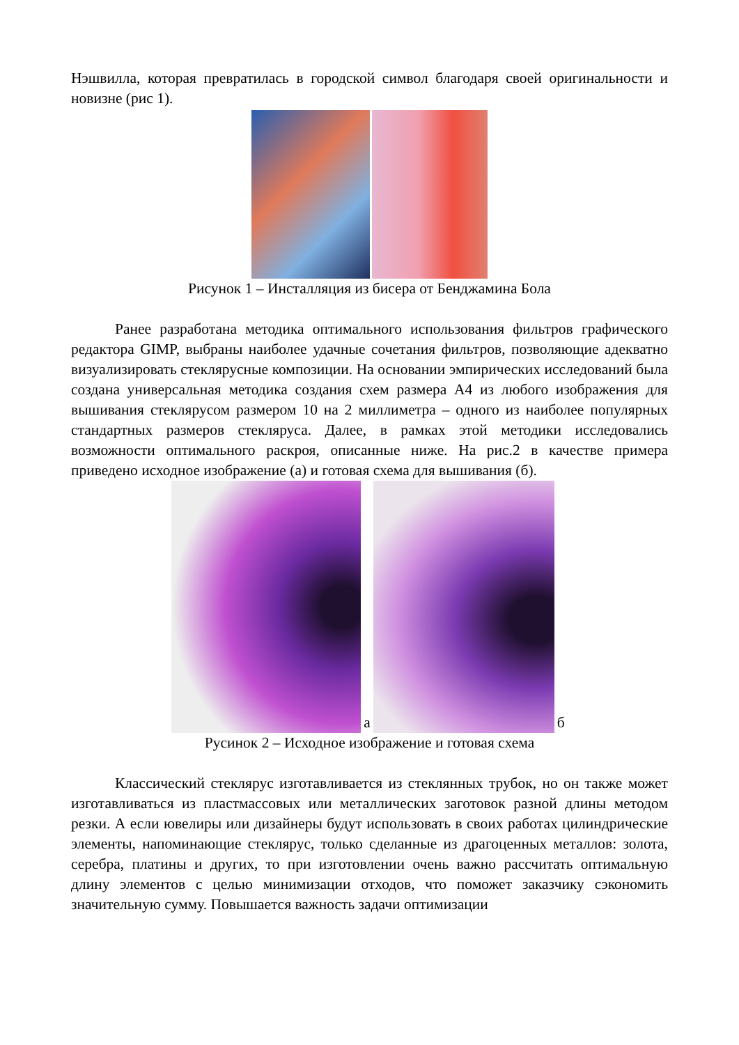Нэшвилла, которая превратилась в городской символ благодаря своей оригинальности и новизне (рис 1).
Рисунок 1 – Инсталляция из бисера от Бенджамина Бола
Ранее разработана методика оптимального использования фильтров графического редактора GIMP, выбраны наиболее удачные сочетания фильтров, позволяющие адекватно визуализировать стеклярусные композиции. На основании эмпирических исследований была создана универсальная методика создания схем размера А4 из любого изображения для вышивания стеклярусом размером 10 на 2 миллиметра – одного из наиболее популярных стандартных размеров стекляруса. Далее, в рамках этой методики исследовались возможности оптимального раскроя, описанные ниже. На рис.2 в качестве примера приведено исходное изображение (а) и готовая схема для вышивания (б).
а
б
Русинок 2 – Исходное изображение и готовая схема
Классический стеклярус изготавливается из стеклянных трубок, но он также может изготавливаться из пластмассовых или металлических заготовок разной длины методом резки. А если ювелиры или дизайнеры будут использовать в своих работах цилиндрические элементы, напоминающие стеклярус, только сделанные из драгоценных металлов: золота, серебра, платины и других, то при изготовлении очень важно рассчитать оптимальную длину элементов с целью минимизации отходов, что поможет заказчику сэкономить значительную сумму. Повышается важность задачи оптимизации